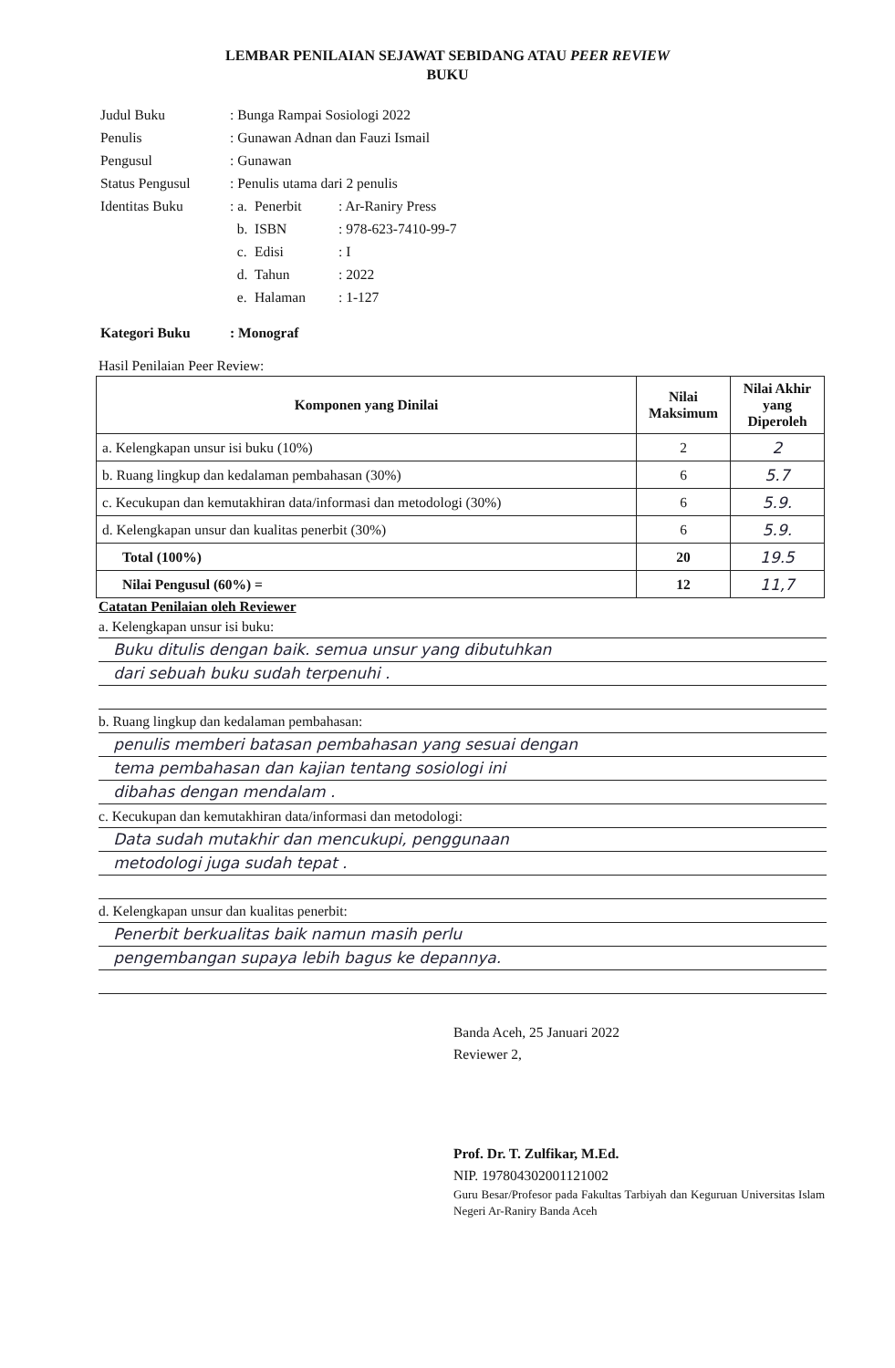LEMBAR PENILAIAN SEJAWAT SEBIDANG ATAU PEER REVIEW
BUKU
| Judul Buku | : Bunga Rampai Sosiologi 2022 | | |
| Penulis | : Gunawan Adnan dan Fauzi Ismail | | |
| Pengusul | : Gunawan | | |
| Status Pengusul | : Penulis utama dari 2 penulis | | |
| Identitas Buku | : a. | Penerbit | : Ar-Raniry Press |
| | b. | ISBN | : 978-623-7410-99-7 |
| | c. | Edisi | : I |
| | d. | Tahun | : 2022 |
| | e. | Halaman | : 1-127 |
| Kategori Buku | : Monograf | | |
Hasil Penilaian Peer Review:
| Komponen yang Dinilai | Nilai Maksimum | Nilai Akhir yang Diperoleh |
| --- | --- | --- |
| a. Kelengkapan unsur isi buku (10%) | 2 | 2 |
| b. Ruang lingkup dan kedalaman pembahasan (30%) | 6 | 5.7 |
| c. Kecukupan dan kemutakhiran data/informasi dan metodologi (30%) | 6 | 5.9. |
| d. Kelengkapan unsur dan kualitas penerbit (30%) | 6 | 5.9. |
| Total (100%) | 20 | 19.5 |
| Nilai Pengusul (60%) = | 12 | 11,7 |
Catatan Penilaian oleh Reviewer
a. Kelengkapan unsur isi buku:
Buku ditulis dengan baik. semua unsur yang dibutuhkan
dari sebuah buku sudah terpenuhi .
b. Ruang lingkup dan kedalaman pembahasan:
penulis memberi batasan pembahasan yang sesuai dengan
tema pembahasan dan kajian tentang sosiologi ini
dibahas dengan mendalam .
c. Kecukupan dan kemutakhiran data/informasi dan metodologi:
Data sudah mutakhir dan mencukupi, penggunaan
metodologi juga sudah tepat .
d. Kelengkapan unsur dan kualitas penerbit:
Penerbit berkualitas baik namun masih perlu
pengembangan supaya lebih bagus ke depannya.
Banda Aceh, 25 Januari 2022
Reviewer 2,
Prof. Dr. T. Zulfikar, M.Ed.
NIP. 197804302001121002
Guru Besar/Profesor pada Fakultas Tarbiyah dan Keguruan Universitas Islam Negeri Ar-Raniry Banda Aceh